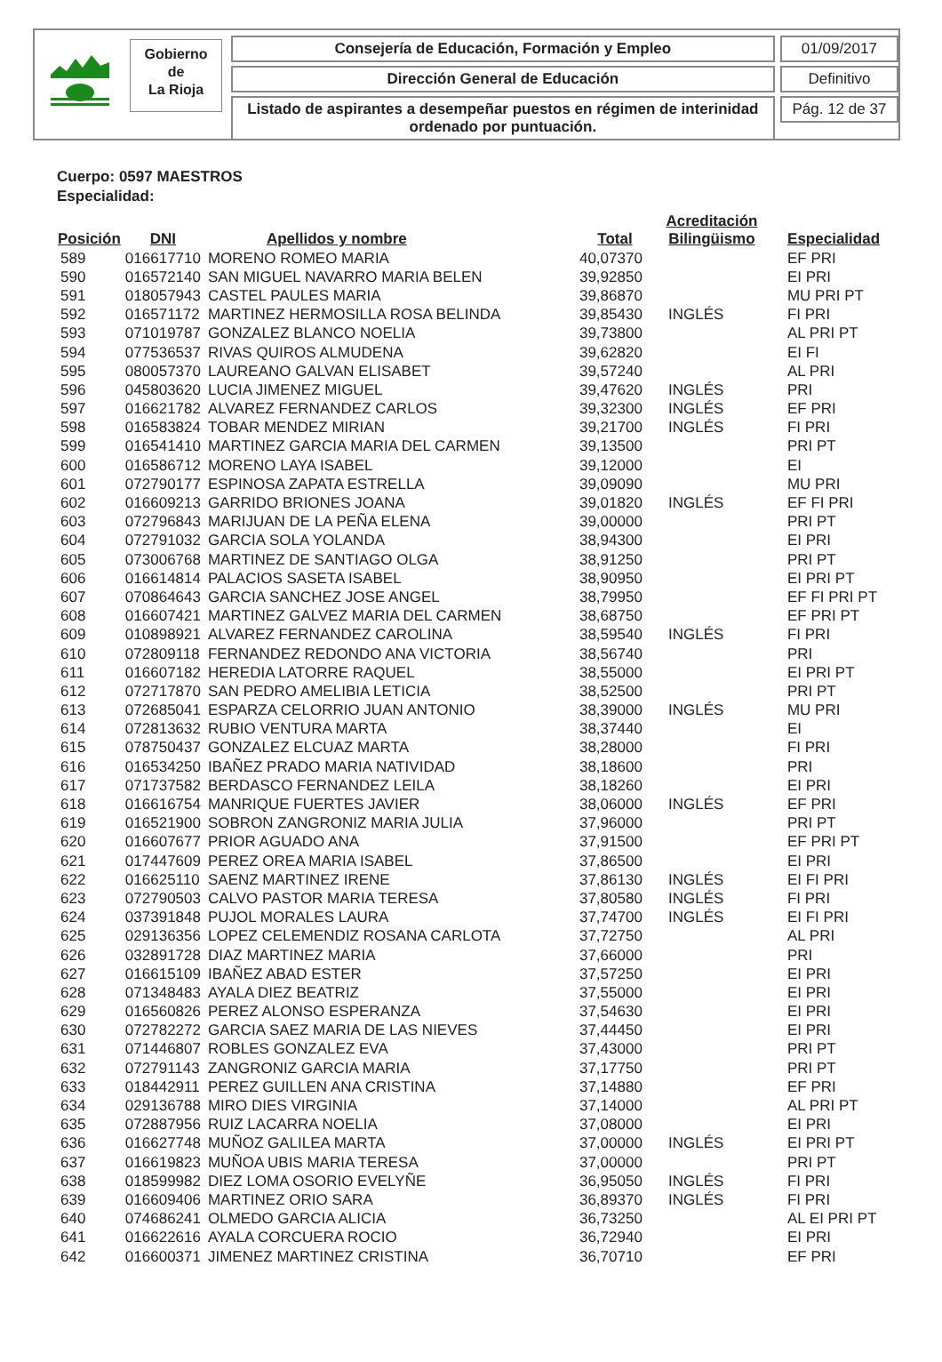Gobierno
de
La Rioja
Consejería de Educación, Formación y Empleo
Dirección General de Educación
Listado de aspirantes a desempeñar puestos en régimen de interinidad ordenado por puntuación.
01/09/2017
Definitivo
Pág. 12 de 37
Cuerpo: 0597 MAESTROS
Especialidad:
| Posición | DNI | Apellidos y nombre | Total | Acreditación Bilingüismo | Especialidad |
| --- | --- | --- | --- | --- | --- |
| 589 | 016617710 | MORENO ROMEO MARIA | 40,07370 | | EF PRI |
| 590 | 016572140 | SAN MIGUEL NAVARRO MARIA BELEN | 39,92850 | | EI PRI |
| 591 | 018057943 | CASTEL PAULES MARIA | 39,86870 | | MU PRI PT |
| 592 | 016571172 | MARTINEZ HERMOSILLA ROSA BELINDA | 39,85430 | INGLÉS | FI PRI |
| 593 | 071019787 | GONZALEZ BLANCO NOELIA | 39,73800 | | AL PRI PT |
| 594 | 077536537 | RIVAS QUIROS ALMUDENA | 39,62820 | | EI FI |
| 595 | 080057370 | LAUREANO GALVAN ELISABET | 39,57240 | | AL PRI |
| 596 | 045803620 | LUCIA JIMENEZ MIGUEL | 39,47620 | INGLÉS | PRI |
| 597 | 016621782 | ALVAREZ FERNANDEZ CARLOS | 39,32300 | INGLÉS | EF PRI |
| 598 | 016583824 | TOBAR MENDEZ MIRIAN | 39,21700 | INGLÉS | FI PRI |
| 599 | 016541410 | MARTINEZ GARCIA MARIA DEL CARMEN | 39,13500 | | PRI PT |
| 600 | 016586712 | MORENO LAYA ISABEL | 39,12000 | | EI |
| 601 | 072790177 | ESPINOSA ZAPATA ESTRELLA | 39,09090 | | MU PRI |
| 602 | 016609213 | GARRIDO BRIONES JOANA | 39,01820 | INGLÉS | EF FI PRI |
| 603 | 072796843 | MARIJUAN DE LA PEÑA ELENA | 39,00000 | | PRI PT |
| 604 | 072791032 | GARCIA SOLA YOLANDA | 38,94300 | | EI PRI |
| 605 | 073006768 | MARTINEZ DE SANTIAGO OLGA | 38,91250 | | PRI PT |
| 606 | 016614814 | PALACIOS SASETA ISABEL | 38,90950 | | EI PRI PT |
| 607 | 070864643 | GARCIA SANCHEZ JOSE ANGEL | 38,79950 | | EF FI PRI PT |
| 608 | 016607421 | MARTINEZ GALVEZ MARIA DEL CARMEN | 38,68750 | | EF PRI PT |
| 609 | 010898921 | ALVAREZ FERNANDEZ CAROLINA | 38,59540 | INGLÉS | FI PRI |
| 610 | 072809118 | FERNANDEZ REDONDO ANA VICTORIA | 38,56740 | | PRI |
| 611 | 016607182 | HEREDIA LATORRE RAQUEL | 38,55000 | | EI PRI PT |
| 612 | 072717870 | SAN PEDRO AMELIBIA LETICIA | 38,52500 | | PRI PT |
| 613 | 072685041 | ESPARZA CELORRIO JUAN ANTONIO | 38,39000 | INGLÉS | MU PRI |
| 614 | 072813632 | RUBIO VENTURA MARTA | 38,37440 | | EI |
| 615 | 078750437 | GONZALEZ ELCUAZ MARTA | 38,28000 | | FI PRI |
| 616 | 016534250 | IBAÑEZ PRADO MARIA NATIVIDAD | 38,18600 | | PRI |
| 617 | 071737582 | BERDASCO FERNANDEZ LEILA | 38,18260 | | EI PRI |
| 618 | 016616754 | MANRIQUE FUERTES JAVIER | 38,06000 | INGLÉS | EF PRI |
| 619 | 016521900 | SOBRON ZANGRONIZ MARIA JULIA | 37,96000 | | PRI PT |
| 620 | 016607677 | PRIOR AGUADO ANA | 37,91500 | | EF PRI PT |
| 621 | 017447609 | PEREZ OREA MARIA ISABEL | 37,86500 | | EI PRI |
| 622 | 016625110 | SAENZ MARTINEZ IRENE | 37,86130 | INGLÉS | EI FI PRI |
| 623 | 072790503 | CALVO PASTOR MARIA TERESA | 37,80580 | INGLÉS | FI PRI |
| 624 | 037391848 | PUJOL MORALES LAURA | 37,74700 | INGLÉS | EI FI PRI |
| 625 | 029136356 | LOPEZ CELEMENDIZ ROSANA CARLOTA | 37,72750 | | AL PRI |
| 626 | 032891728 | DIAZ MARTINEZ MARIA | 37,66000 | | PRI |
| 627 | 016615109 | IBAÑEZ ABAD ESTER | 37,57250 | | EI PRI |
| 628 | 071348483 | AYALA DIEZ BEATRIZ | 37,55000 | | EI PRI |
| 629 | 016560826 | PEREZ ALONSO ESPERANZA | 37,54630 | | EI PRI |
| 630 | 072782272 | GARCIA SAEZ MARIA DE LAS NIEVES | 37,44450 | | EI PRI |
| 631 | 071446807 | ROBLES GONZALEZ EVA | 37,43000 | | PRI PT |
| 632 | 072791143 | ZANGRONIZ GARCIA MARIA | 37,17750 | | PRI PT |
| 633 | 018442911 | PEREZ GUILLEN ANA CRISTINA | 37,14880 | | EF PRI |
| 634 | 029136788 | MIRO DIES VIRGINIA | 37,14000 | | AL PRI PT |
| 635 | 072887956 | RUIZ LACARRA NOELIA | 37,08000 | | EI PRI |
| 636 | 016627748 | MUÑOZ GALILEA MARTA | 37,00000 | INGLÉS | EI PRI PT |
| 637 | 016619823 | MUÑOA UBIS MARIA TERESA | 37,00000 | | PRI PT |
| 638 | 018599982 | DIEZ LOMA OSORIO EVELYÑE | 36,95050 | INGLÉS | FI PRI |
| 639 | 016609406 | MARTINEZ ORIO SARA | 36,89370 | INGLÉS | FI PRI |
| 640 | 074686241 | OLMEDO GARCIA ALICIA | 36,73250 | | AL EI PRI PT |
| 641 | 016622616 | AYALA CORCUERA ROCIO | 36,72940 | | EI PRI |
| 642 | 016600371 | JIMENEZ MARTINEZ CRISTINA | 36,70710 | | EF PRI |